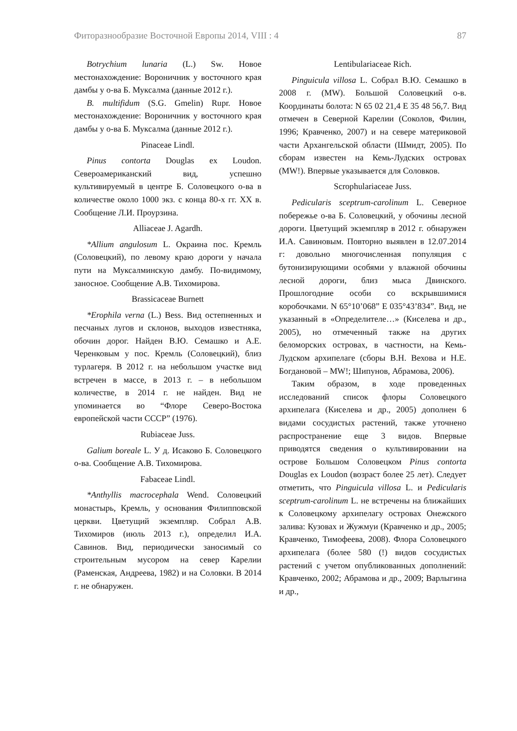Фиторазнообразие Восточной Европы 2014, VIII : 4 87
Botrychium lunaria (L.) Sw. Новое местонахождение: Вороничник у восточного края дамбы у о-ва Б. Муксалма (данные 2012 г.).
B. multifidum (S.G. Gmelin) Rupr. Новое местонахождение: Вороничник у восточного края дамбы у о-ва Б. Муксалма (данные 2012 г.).
Pinaceae Lindl.
Pinus contorta Douglas ex Loudon. Североамериканский вид, успешно культивируемый в центре Б. Соловецкого о-ва в количестве около 1000 экз. с конца 80-х гг. XX в. Сообщение Л.И. Проурзина.
Alliaceae J. Agardh.
*Allium angulosum L. Окраина пос. Кремль (Соловецкий), по левому краю дороги у начала пути на Муксалминскую дамбу. По-видимому, заносное. Сообщение А.В. Тихомирова.
Brassicaceae Burnett
*Erophila verna (L.) Bess. Вид остепненных и песчаных лугов и склонов, выходов известняка, обочин дорог. Найден В.Ю. Семашко и А.Е. Черенковым у пос. Кремль (Соловецкий), близ турлагеря. В 2012 г. на небольшом участке вид встречен в массе, в 2013 г. – в небольшом количестве, в 2014 г. не найден. Вид не упоминается во “Флоре Северо-Востока европейской части СССР” (1976).
Rubiaceae Juss.
Galium boreale L. У д. Исаково Б. Соловецкого о-ва. Сообщение А.В. Тихомирова.
Fabaceae Lindl.
*Anthyllis macrocephala Wend. Соловецкий монастырь, Кремль, у основания Филипповской церкви. Цветущий экземпляр. Собрал А.В. Тихомиров (июль 2013 г.), определил И.А. Савинов. Вид, периодически заносимый со строительным мусором на север Карелии (Раменская, Андреева, 1982) и на Соловки. В 2014 г. не обнаружен.
Lentibulariaceae Rich.
Pinguicula villosa L. Собрал В.Ю. Семашко в 2008 г. (MW). Большой Соловецкий о-в. Координаты болота: N 65 02 21,4 E 35 48 56,7. Вид отмечен в Северной Карелии (Соколов, Филин, 1996; Кравченко, 2007) и на севере материковой части Архангельской области (Шмидт, 2005). По сборам известен на Кемь-Лудских островах (MW!). Впервые указывается для Соловков.
Scrophulariaceae Juss.
Pedicularis sceptrum-carolinum L. Северное побережье о-ва Б. Соловецкий, у обочины лесной дороги. Цветущий экземпляр в 2012 г. обнаружен И.А. Савиновым. Повторно выявлен в 12.07.2014 г: довольно многочисленная популяция с бутонизирующими особями у влажной обочины лесной дороги, близ мыса Двинского. Прошлогодние особи со вскрывшимися коробочками. N 65°10’068” E 035°43’834”. Вид, не указанный в «Определителе…» (Киселева и др., 2005), но отмеченный также на других беломорских островах, в частности, на Кемь-Лудском архипелаге (сборы В.Н. Вехова и Н.Е. Богдановой – MW!; Шипунов, Абрамова, 2006).
Таким образом, в ходе проведенных исследований список флоры Соловецкого архипелага (Киселева и др., 2005) дополнен 6 видами сосудистых растений, также уточнено распространение еще 3 видов. Впервые приводятся сведения о культивировании на острове Большом Соловецком Pinus contorta Douglas ex Loudon (возраст более 25 лет). Следует отметить, что Pinguicula villosa L. и Pedicularis sceptrum-carolinum L. не встречены на ближайших к Соловецкому архипелагу островах Онежского залива: Кузовах и Жужмуи (Кравченко и др., 2005; Кравченко, Тимофеева, 2008). Флора Соловецкого архипелага (более 580 (!) видов сосудистых растений с учетом опубликованных дополнений: Кравченко, 2002; Абрамова и др., 2009; Варлыгина и др.,